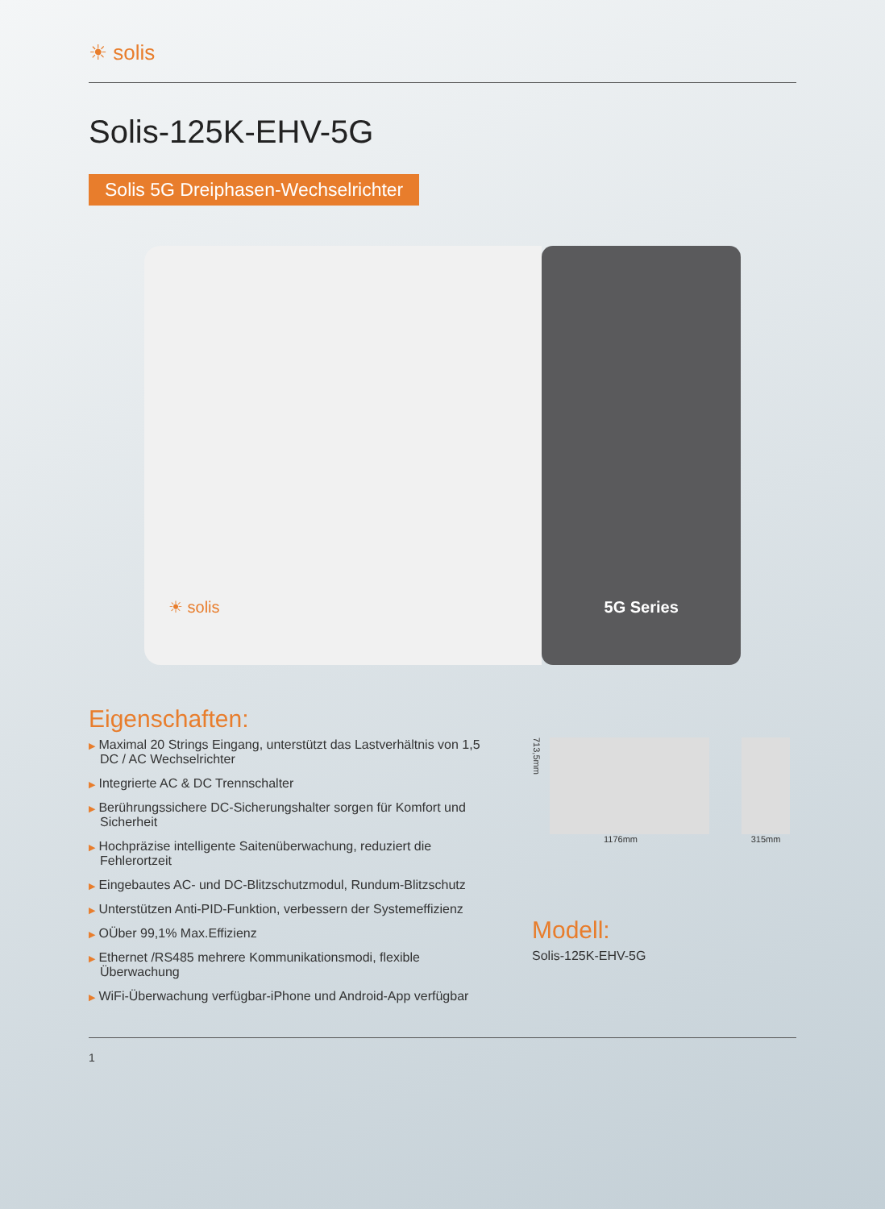☀ solis
Solis-125K-EHV-5G
Solis 5G Dreiphasen-Wechselrichter
☀ solis
5G Series
Eigenschaften:
▶ Maximal 20 Strings Eingang, unterstützt das Lastverhältnis von 1,5 DC / AC Wechselrichter
▶ Integrierte AC & DC Trennschalter
▶ Berührungssichere DC-Sicherungshalter sorgen für Komfort und Sicherheit
▶ Hochpräzise intelligente Saitenüberwachung, reduziert die Fehlerortzeit
▶ Eingebautes AC- und DC-Blitzschutzmodul, Rundum-Blitzschutz
▶ Unterstützen Anti-PID-Funktion, verbessern der Systemeffizienz
▶ OÜber 99,1% Max.Effizienz
▶ Ethernet /RS485 mehrere Kommunikationsmodi, flexible Überwachung
▶ WiFi-Überwachung verfügbar-iPhone und Android-App verfügbar
713,5mm
1176mm
315mm
Modell:
Solis-125K-EHV-5G
1